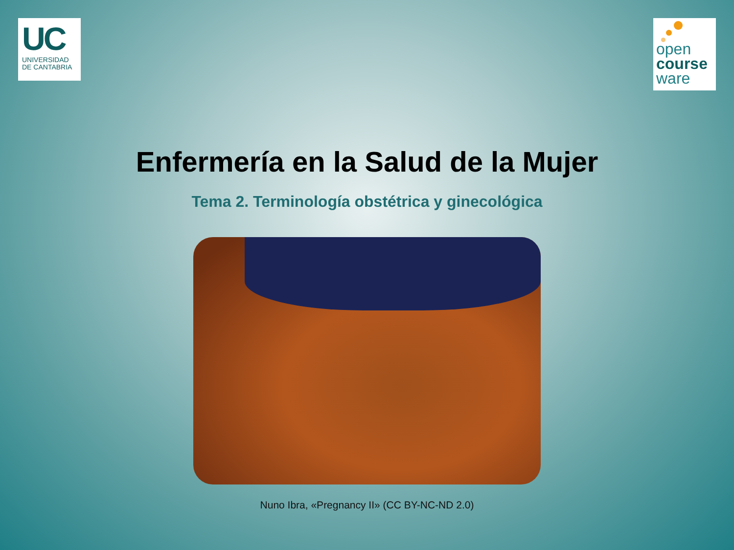UC
UNIVERSIDAD
DE CANTABRIA
open
course
ware
Enfermería en la Salud de la Mujer
Tema 2. Terminología obstétrica y ginecológica
Nuno Ibra, «Pregnancy II» (CC BY-NC-ND 2.0)